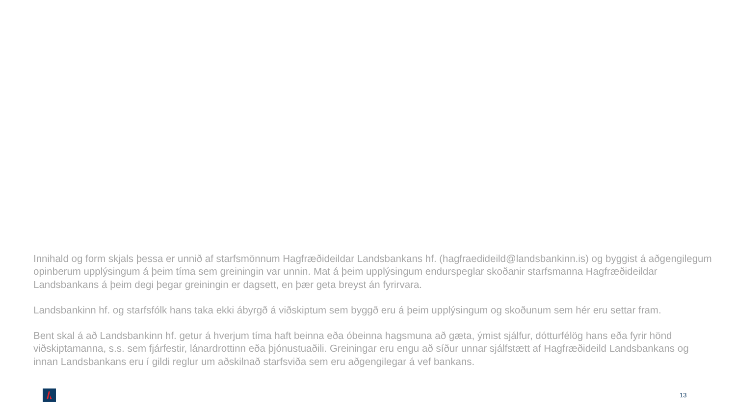Innihald og form skjals þessa er unnið af starfsmönnum Hagfræðideildar Landsbankans hf. (hagfraedideild@landsbankinn.is) og byggist á aðgengilegum opinberum upplýsingum á þeim tíma sem greiningin var unnin. Mat á þeim upplýsingum endurspeglar skoðanir starfsmanna Hagfræðideildar Landsbankans á þeim degi þegar greiningin er dagsett, en þær geta breyst án fyrirvara.
Landsbankinn hf. og starfsfólk hans taka ekki ábyrgð á viðskiptum sem byggð eru á þeim upplýsingum og skoðunum sem hér eru settar fram.
Bent skal á að Landsbankinn hf. getur á hverjum tíma haft beinna eða óbeinna hagsmuna að gæta, ýmist sjálfur, dótturfélög hans eða fyrir hönd viðskiptamanna, s.s. sem fjárfestir, lánardrottinn eða þjónustuaðili. Greiningar eru engu að síður unnar sjálfstætt af Hagfræðideild Landsbankans og innan Landsbankans eru í gildi reglur um aðskilnað starfsviða sem eru aðgengilegar á vef bankans.
13